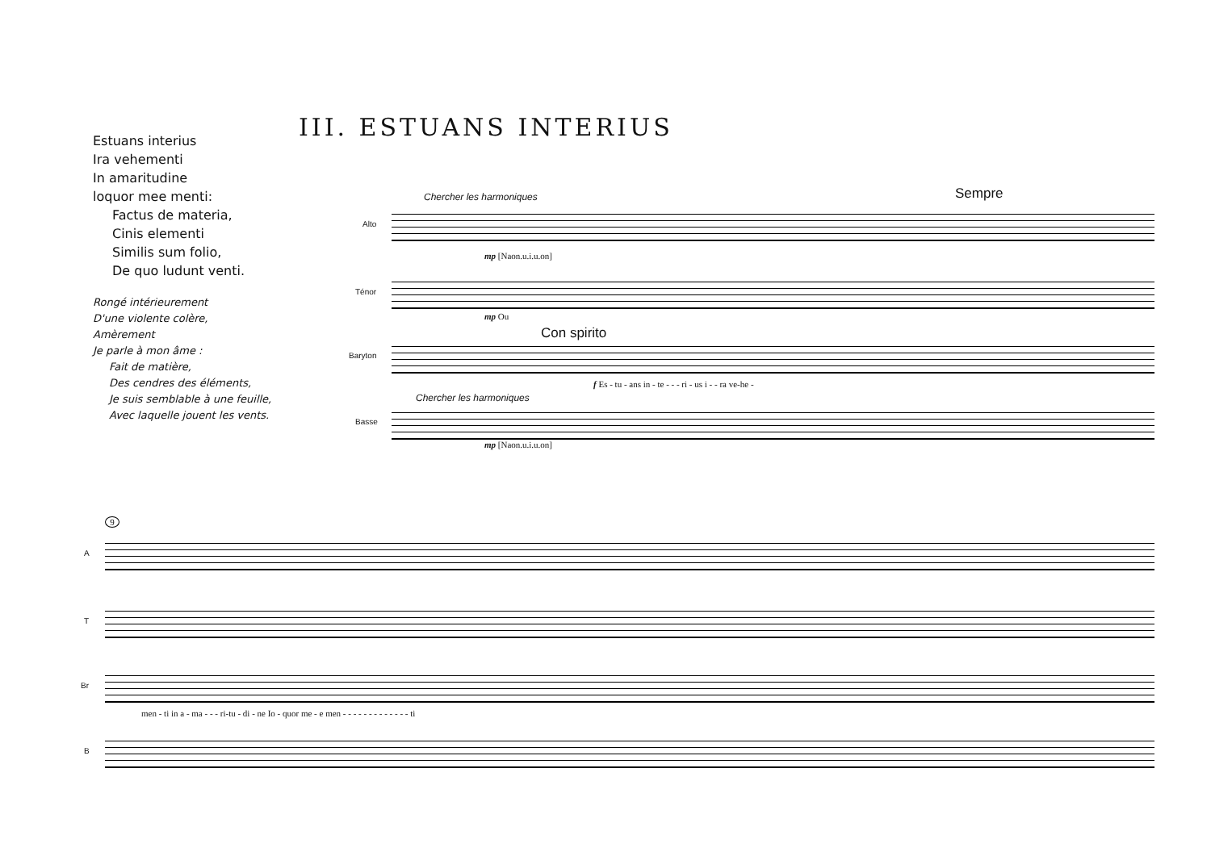Estuans interius
Ira vehementi
In amaritudine
loquor mee menti:
Factus de materia,
Cinis elementi
Similis sum folio,
De quo ludunt venti.
Rongé intérieurement
D'une violente colère,
Amèrement
Je parle à mon âme :
Fait de matière,
Des cendres des éléments,
Je suis semblable à une feuille,
Avec laquelle jouent les vents.
III. ESTUANS INTERIUS
Chercher les harmoniques Sempre
Alto
mp [Naon.u.i.u.on]
Ténor
mp Ou
Con spirito
Baryton
f Es - tu - ans in - te - - - ri - us i - - ra ve-he -
Chercher les harmoniques
Basse
mp [Naon.u.i.u.on]
9
A
T
Br
men - ti in a - ma - - - ri-tu - di - ne Io - quor me - e men - - - - - - - - - - - - - ti
B